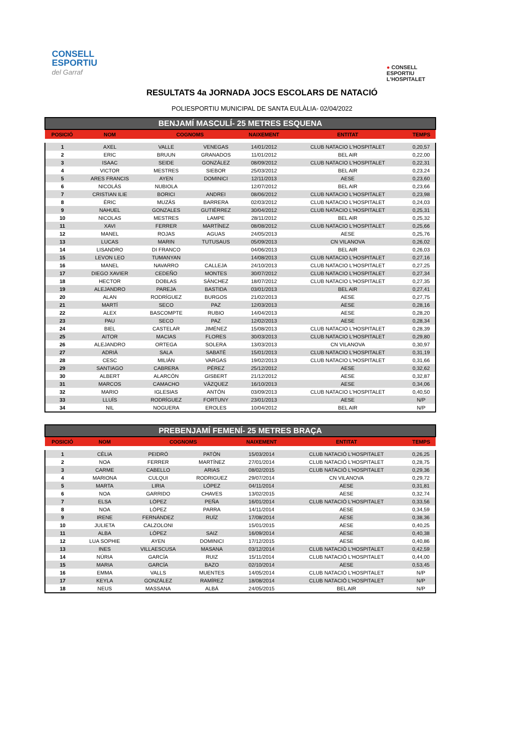CONSELL
ESPORTIU
del Garraf
● CONSELL
ESPORTIU
L'HOSPITALET
RESULTATS 4a JORNADA JOCS ESCOLARS DE NATACIÓ
POLIESPORTIU MUNICIPAL DE SANTA EULÀLIA- 02/04/2022
BENJAMÍ MASCULÍ- 25 METRES ESQUENA
| POSICIÓ | NOM | COGNOMS | | NAIXEMENT | ENTITAT | TEMPS |
| --- | --- | --- | --- | --- | --- | --- |
| 1 | AXEL | VALLE | VENEGAS | 14/01/2012 | CLUB NATACIO L'HOSPITALET | 0,20,57 |
| 2 | ERIC | BRUUN | GRANADOS | 11/01/2012 | BEL AIR | 0,22,00 |
| 3 | ISAAC | SEIDE | GONZÁLEZ | 08/09/2012 | CLUB NATACIO L'HOSPITALET | 0,22,31 |
| 4 | VICTOR | MESTRES | SIEBOR | 25/03/2012 | BEL AIR | 0,23,24 |
| 5 | ARES FRANCIS | AYEN | DOMINICI | 12/11/2013 | AESE | 0,23,60 |
| 6 | NICOLÁS | NUBIOLA | | 12/07/2012 | BEL AIR | 0,23,66 |
| 7 | CRISTIAN ILIE | BORICI | ANDREI | 08/06/2012 | CLUB NATACIO L'HOSPITALET | 0,23,98 |
| 8 | ÈRIC | MUZÁS | BARRERA | 02/03/2012 | CLUB NATACIO L'HOSPITALET | 0,24,03 |
| 9 | NAHUEL | GONZALES | GUTIÉRREZ | 30/04/2012 | CLUB NATACIO L'HOSPITALET | 0,25,31 |
| 10 | NICOLAS | MESTRES | LAMPE | 28/11/2012 | BEL AIR | 0,25,32 |
| 11 | XAVI | FERRER | MARTÍNEZ | 08/08/2012 | CLUB NATACIO L'HOSPITALET | 0,25,66 |
| 12 | MANEL | ROJAS | AGUAS | 24/05/2013 | AESE | 0,25,76 |
| 13 | LUCAS | MARIN | TUTUSAUS | 05/09/2013 | CN VILANOVA | 0,26,02 |
| 14 | LISANDRO | DI FRANCO | | 04/06/2013 | BEL AIR | 0,26,03 |
| 15 | LEVON LEO | TUMANYAN | | 14/08/2013 | CLUB NATACIO L'HOSPITALET | 0,27,16 |
| 16 | MANEL | NAVARRO | CALLEJA | 24/10/2013 | CLUB NATACIO L'HOSPITALET | 0,27,25 |
| 17 | DIEGO XAVIER | CEDEÑO | MONTES | 30/07/2012 | CLUB NATACIO L'HOSPITALET | 0,27,34 |
| 18 | HECTOR | DOBLAS | SÁNCHEZ | 18/07/2012 | CLUB NATACIO L'HOSPITALET | 0,27,35 |
| 19 | ALEJANDRO | PAREJA | BASTIDA | 03/01/2013 | BEL AIR | 0,27,41 |
| 20 | ALAN | RODRÍGUEZ | BURGOS | 21/02/2013 | AESE | 0,27,75 |
| 21 | MARTÍ | SECO | PAZ | 12/03/2013 | AESE | 0,28,16 |
| 22 | ALEX | BASCOMPTE | RUBIO | 14/04/2013 | AESE | 0,28,20 |
| 23 | PAU | SECO | PAZ | 12/02/2013 | AESE | 0,28,34 |
| 24 | BIEL | CASTELAR | JIMÉNEZ | 15/08/2013 | CLUB NATACIO L'HOSPITALET | 0,28,39 |
| 25 | AITOR | MACIAS | FLORES | 30/03/2013 | CLUB NATACIO L'HOSPITALET | 0,29,80 |
| 26 | ALEJANDRO | ORTEGA | SOLERA | 13/03/2013 | CN VILANOVA | 0,30,97 |
| 27 | ADRIÀ | SALA | SABATÉ | 15/01/2013 | CLUB NATACIO L'HOSPITALET | 0,31,19 |
| 28 | CESC | MILIÁN | VARGAS | 19/02/2013 | CLUB NATACIO L'HOSPITALET | 0,31,66 |
| 29 | SANTIAGO | CABRERA | PÉREZ | 25/12/2012 | AESE | 0,32,62 |
| 30 | ALBERT | ALARCÓN | GISBERT | 21/12/2012 | AESE | 0,32,87 |
| 31 | MARCOS | CAMACHO | VÁZQUEZ | 16/10/2013 | AESE | 0,34,06 |
| 32 | MARIO | IGLESIAS | ANTÓN | 03/09/2013 | CLUB NATACIO L'HOSPITALET | 0,40,50 |
| 33 | LLUÍS | RODRÍGUEZ | FORTUNY | 23/01/2013 | AESE | N/P |
| 34 | NIL | NOGUERA | EROLES | 10/04/2012 | BEL AIR | N/P |
PREBENJAMÍ FEMENÍ- 25 METRES BRAÇA
| POSICIÓ | NOM | COGNOMS | | NAIXEMENT | ENTITAT | TEMPS |
| --- | --- | --- | --- | --- | --- | --- |
| 1 | CÈLIA | PEIDRÓ | PATÓN | 15/03/2014 | CLUB NATACIÓ L'HOSPITALET | 0,26,25 |
| 2 | NOA | FERRER | MARTÍNEZ | 27/01/2014 | CLUB NATACIÓ L'HOSPITALET | 0,28,75 |
| 3 | CARME | CABELLO | ARIAS | 08/02/2015 | CLUB NATACIÓ L'HOSPITALET | 0,29,36 |
| 4 | MARIONA | CULQUI | RODRIGUEZ | 29/07/2014 | CN VILANOVA | 0,29,72 |
| 5 | MARTA | LIRIA | LÓPEZ | 04/11/2014 | AESE | 0,31,81 |
| 6 | NOA | GARRIDO | CHAVES | 13/02/2015 | AESE | 0,32,74 |
| 7 | ELSA | LÓPEZ | PEÑA | 16/01/2014 | CLUB NATACIÓ L'HOSPITALET | 0,33,56 |
| 8 | NOA | LÓPEZ | PARRA | 14/11/2014 | AESE | 0,34,59 |
| 9 | IRENE | FERNÁNDEZ | RUÍZ | 17/08/2014 | AESE | 0,38,36 |
| 10 | JULIETA | CALZOLONI | | 15/01/2015 | AESE | 0,40,25 |
| 11 | ALBA | LÓPEZ | SAIZ | 16/09/2014 | AESE | 0,40,38 |
| 12 | LUA SOPHIE | AYEN | DOMINICI | 17/12/2015 | AESE | 0,40,86 |
| 13 | INES | VILLAESCUSA | MASANA | 03/12/2014 | CLUB NATACIÓ L'HOSPITALET | 0,42,59 |
| 14 | NÚRIA | GARCÍA | RUIZ | 15/11/2014 | CLUB NATACIÓ L'HOSPITALET | 0,44,00 |
| 15 | MARIA | GARCÍA | BAZO | 02/10/2014 | AESE | 0,53,45 |
| 16 | EMMA | VALLS | MUENTES | 14/05/2014 | CLUB NATACIÓ L'HOSPITALET | N/P |
| 17 | KEYLA | GONZÁLEZ | RAMÍREZ | 18/08/2014 | CLUB NATACIÓ L'HOSPITALET | N/P |
| 18 | NEUS | MASSANA | ALBÁ | 24/05/2015 | BEL AIR | N/P |